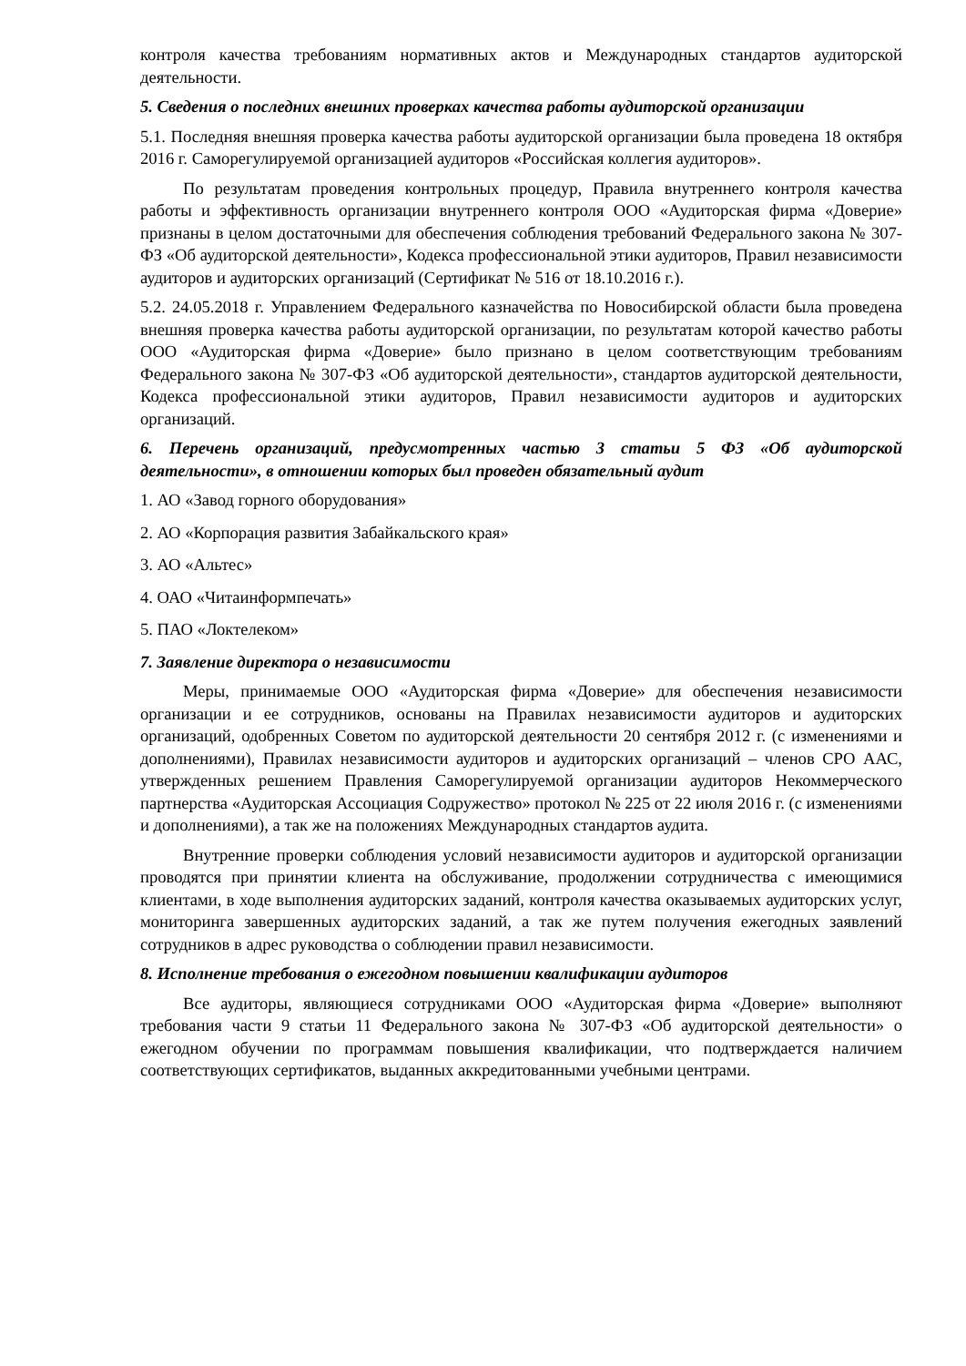контроля качества требованиям нормативных актов и Международных стандартов аудиторской деятельности.
5. Сведения о последних внешних проверках качества работы аудиторской организации
5.1. Последняя внешняя проверка качества работы аудиторской организации была проведена 18 октября 2016 г. Саморегулируемой организацией аудиторов «Российская коллегия аудиторов».
По результатам проведения контрольных процедур, Правила внутреннего контроля качества работы и эффективность организации внутреннего контроля ООО «Аудиторская фирма «Доверие» признаны в целом достаточными для обеспечения соблюдения требований Федерального закона № 307-ФЗ «Об аудиторской деятельности», Кодекса профессиональной этики аудиторов, Правил независимости аудиторов и аудиторских организаций (Сертификат № 516 от 18.10.2016 г.).
5.2. 24.05.2018 г. Управлением Федерального казначейства по Новосибирской области была проведена внешняя проверка качества работы аудиторской организации, по результатам которой качество работы ООО «Аудиторская фирма «Доверие» было признано в целом соответствующим требованиям Федерального закона № 307-ФЗ «Об аудиторской деятельности», стандартов аудиторской деятельности, Кодекса профессиональной этики аудиторов, Правил независимости аудиторов и аудиторских организаций.
6. Перечень организаций, предусмотренных частью 3 статьи 5 ФЗ «Об аудиторской деятельности», в отношении которых был проведен обязательный аудит
1. АО «Завод горного оборудования»
2. АО «Корпорация развития Забайкальского края»
3. АО «Альтес»
4. ОАО «Читаинформпечать»
5. ПАО «Локтелеком»
7. Заявление директора о независимости
Меры, принимаемые ООО «Аудиторская фирма «Доверие» для обеспечения независимости организации и ее сотрудников, основаны на Правилах независимости аудиторов и аудиторских организаций, одобренных Советом по аудиторской деятельности 20 сентября 2012 г. (с изменениями и дополнениями), Правилах независимости аудиторов и аудиторских организаций – членов СРО ААС, утвержденных решением Правления Саморегулируемой организации аудиторов Некоммерческого партнерства «Аудиторская Ассоциация Содружество» протокол № 225 от 22 июля 2016 г. (с изменениями и дополнениями), а так же на положениях Международных стандартов аудита.
Внутренние проверки соблюдения условий независимости аудиторов и аудиторской организации проводятся при принятии клиента на обслуживание, продолжении сотрудничества с имеющимися клиентами, в ходе выполнения аудиторских заданий, контроля качества оказываемых аудиторских услуг, мониторинга завершенных аудиторских заданий, а так же путем получения ежегодных заявлений сотрудников в адрес руководства о соблюдении правил независимости.
8. Исполнение требования о ежегодном повышении квалификации аудиторов
Все аудиторы, являющиеся сотрудниками ООО «Аудиторская фирма «Доверие» выполняют требования части 9 статьи 11 Федерального закона № 307-ФЗ «Об аудиторской деятельности» о ежегодном обучении по программам повышения квалификации, что подтверждается наличием соответствующих сертификатов, выданных аккредитованными учебными центрами.